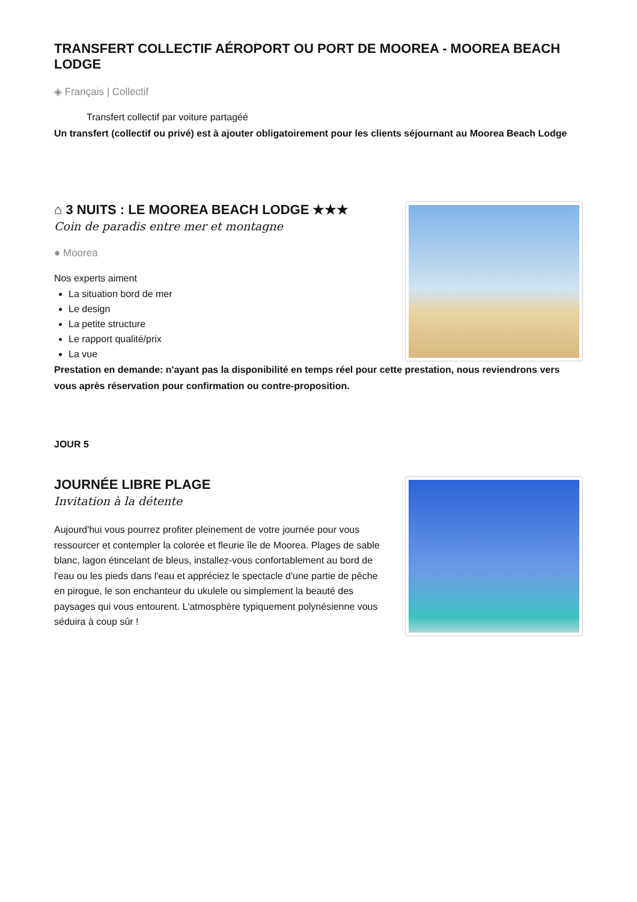TRANSFERT COLLECTIF AÉROPORT OU PORT DE MOOREA - MOOREA BEACH LODGE
◈ Français | Collectif
Transfert collectif par voiture partagéé
Un transfert (collectif ou privé) est à ajouter obligatoirement pour les clients séjournant au Moorea Beach Lodge
⌂ 3 NUITS : LE MOOREA BEACH LODGE ★★★
Coin de paradis entre mer et montagne
● Moorea
Nos experts aiment
La situation bord de mer
Le design
La petite structure
Le rapport qualité/prix
La vue
Prestation en demande: n'ayant pas la disponibilité en temps réel pour cette prestation, nous reviendrons vers vous après réservation pour confirmation ou contre-proposition.
JOUR 5
JOURNÉE LIBRE PLAGE
Invitation à la détente
Aujourd'hui vous pourrez profiter pleinement de votre journée pour vous ressourcer et contempler la colorée et fleurie île de Moorea. Plages de sable blanc, lagon étincelant de bleus, installez-vous confortablement au bord de l'eau ou les pieds dans l'eau et appréciez le spectacle d'une partie de pêche en pirogue, le son enchanteur du ukulele ou simplement la beauté des paysages qui vous entourent. L'atmosphère typiquement polynésienne vous séduira à coup sûr !